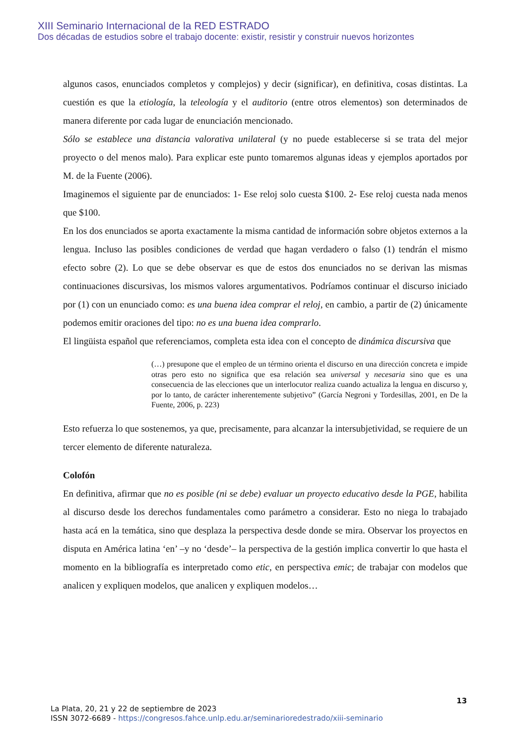XIII Seminario Internacional de la RED ESTRADO
Dos décadas de estudios sobre el trabajo docente: existir, resistir y construir nuevos horizontes
algunos casos, enunciados completos y complejos) y decir (significar), en definitiva, cosas distintas. La cuestión es que la etiología, la teleología y el auditorio (entre otros elementos) son determinados de manera diferente por cada lugar de enunciación mencionado.
Sólo se establece una distancia valorativa unilateral (y no puede establecerse si se trata del mejor proyecto o del menos malo). Para explicar este punto tomaremos algunas ideas y ejemplos aportados por M. de la Fuente (2006).
Imaginemos el siguiente par de enunciados: 1- Ese reloj solo cuesta $100. 2- Ese reloj cuesta nada menos que $100.
En los dos enunciados se aporta exactamente la misma cantidad de información sobre objetos externos a la lengua. Incluso las posibles condiciones de verdad que hagan verdadero o falso (1) tendrán el mismo efecto sobre (2). Lo que se debe observar es que de estos dos enunciados no se derivan las mismas continuaciones discursivas, los mismos valores argumentativos. Podríamos continuar el discurso iniciado por (1) con un enunciado como: es una buena idea comprar el reloj, en cambio, a partir de (2) únicamente podemos emitir oraciones del tipo: no es una buena idea comprarlo.
El lingüista español que referenciamos, completa esta idea con el concepto de dinámica discursiva que
(…) presupone que el empleo de un término orienta el discurso en una dirección concreta e impide otras pero esto no significa que esa relación sea universal y necesaria sino que es una consecuencia de las elecciones que un interlocutor realiza cuando actualiza la lengua en discurso y, por lo tanto, de carácter inherentemente subjetivo” (García Negroni y Tordesillas, 2001, en De la Fuente, 2006, p. 223)
Esto refuerza lo que sostenemos, ya que, precisamente, para alcanzar la intersubjetividad, se requiere de un tercer elemento de diferente naturaleza.
Colofón
En definitiva, afirmar que no es posible (ni se debe) evaluar un proyecto educativo desde la PGE, habilita al discurso desde los derechos fundamentales como parámetro a considerar. Esto no niega lo trabajado hasta acá en la temática, sino que desplaza la perspectiva desde donde se mira. Observar los proyectos en disputa en América latina ‘en’ –y no ‘desde’– la perspectiva de la gestión implica convertir lo que hasta el momento en la bibliografía es interpretado como etic, en perspectiva emic; de trabajar con modelos que analicen y expliquen modelos, que analicen y expliquen modelos…
13
La Plata, 20, 21 y 22 de septiembre de 2023
ISSN 3072-6689 - https://congresos.fahce.unlp.edu.ar/seminarioredestrado/xiii-seminario